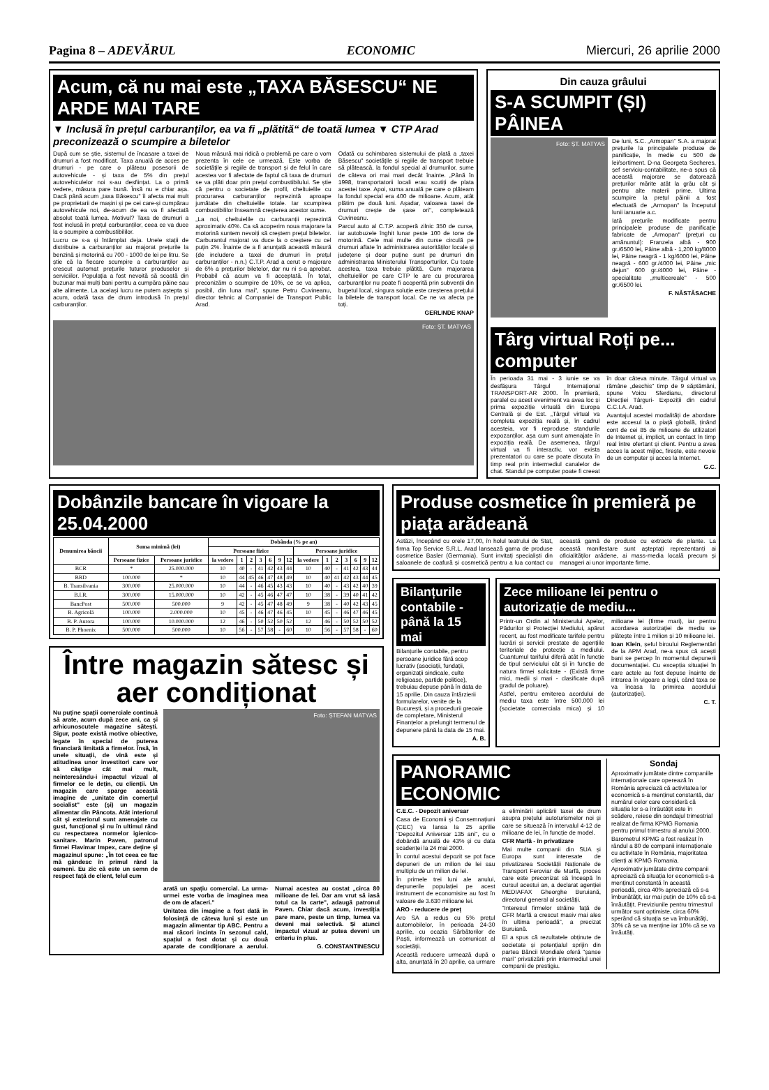Pagina 8 – ADEVĂRUL ECONOMIC Miercuri, 26 aprilie 2000
Acum, că nu mai este „TAXA BĂSESCU“ NE ARDE MAI TARE
▼ Inclusă în prețul carburanților, ea va fi „plătită“ de toată lumea ▼ CTP Arad preconizează o scumpire a biletelor
După cum se știe, sistemul de încasare a taxei de drumuri a fost modificat. Taxa anuală de acces pe drumuri - pe care o plăteau posesorii de autovehicule - și taxa de 5% din prețul autovehiculelor noi s-au desființat. La o primă vedere, măsura pare bună. Însă nu e chiar așa. Dacă până acum „taxa Băsescu" îi afecta mai mult pe proprietarii de mașini și pe cei care-și cumpărau autovehicule noi, de-acum de ea va fi afectată absolut toată lumea. Motivul? Taxa de drumuri a fost inclusă în prețul carburanților, ceea ce va duce la o scumpire a combustibililor.
Lucru ce s-a și întâmplat deja. Unele stații de distribuire a carburanților au majorat prețurile la benzină și motorină cu 700 - 1000 de lei pe litru. Se știe că la fiecare scumpire a carburanților au crescut automat prețurile tuturor produselor și serviciilor. Populația a fost nevoită să scoată din buzunar mai mulți bani pentru a cumpăra pâine sau alte alimente. La același lucru ne putem aștepta și acum, odată taxa de drum introdusă în prețul carburanților.
Noua măsură mai ridică o problemă pe care o vom prezenta în cele ce urmează. Este vorba de societățile și regiile de transport și de felul în care acestea vor fi afectate de faptul că taxa de drumuri se va plăti doar prin prețul combustibilului. Se știe că pentru o societate de profil, cheltuielile cu procurarea carburanților reprezintă aproape jumătate din cheltuielile totale. Iar scumpirea combustibililor înseamnă creșterea acestor sume.
„La noi, cheltuielile cu carburanții reprezintă aproximativ 40%. Ca să acoperim noua majorare la motorină suntem nevoiți să creștem prețul biletelor. Carburantul majorat va duce la o creștere cu cel puțin 2%. Înainte de a fi anunțată această măsură (de includere a taxei de drumuri în prețul carburanților - n.n.) C.T.P. Arad a cerut o majorare de 6% a prețurilor biletelor, dar nu ni s-a aprobat. Probabil că acum va fi acceptată. În total, preconizăm o scumpire de 10%, ce se va aplica, posibil, din luna mai", spune Petru Cuvineanu, director tehnic al Companiei de Transport Public Arad.
Odată cu schimbarea sistemului de plată a „taxei Băsescu" societățile și regiile de transport trebuie să plătească, la fondul special al drumurilor, sume de câteva ori mai mari decât înainte. „Până în 1998, transportatorii locali erau scutiți de plata acestei taxe. Apoi, suma anuală pe care o plăteam la fondul special era 400 de milioane. Acum, atât plătim pe două luni. Așadar, valoarea taxei de drumuri crește de șase ori", completează Cuvineanu.
Parcul auto al C.T.P. acoperă zilnic 350 de curse, iar autobuzele înghit lunar peste 100 de tone de motorină. Cele mai multe din curse circulă pe drumuri aflate în administrarea autorităților locale și județene și doar puține sunt pe drumuri din administrarea Ministerului Transporturilor. Cu toate acestea, taxa trebuie plătită. Cum majorarea cheltuielilor pe care CTP le are cu procurarea carburanților nu poate fi acoperită prin subvenții din bugetul local, singura soluție este creșterea prețului la biletele de transport local. Ce ne va afecta pe toți.
GERLINDE KNAP
Foto: ȘT. MATYAS
Din cauza grâului
S-A SCUMPIT (ȘI) PÂINEA
Foto: ȘT. MATYAS
De luni, S.C. „Armopan" S.A. a majorat prețurile la principalele produse de panificație, în medie cu 500 de lei/sortiment. D-na Georgeta Secheres, șef serviciu-contabilitate, ne-a spus că această majorare se datorează prețurilor mărite atât la grâu cât și pentru alte materii prime. Ultima scumpire la prețul pâinii a fost efectuată de „Armopan" la începutul lunii ianuarie a.c.
Iată prețurile modificate pentru principalele produse de panificație fabricate de „Armopan" (prețuri cu amănuntul): Franzela albă - 900 gr./6500 lei, Pâine albă - 1,200 kg/8000 lei, Pâine neagră - 1 kg/6000 lei, Pâine neagră - 600 gr./4000 lei, Pâine „mic dejun" 600 gr./4000 lei, Pâine - specialitate „multicereale" - 500 gr./6500 lei.
F. NĂSTĂSACHE
Târg virtual Roți pe... computer
În perioada 31 mai - 3 iunie se va desfășura Târgul Internațional TRANSPORT-AR 2000. În premieră, paralel cu acest eveniment va avea loc și prima expoziție virtuală din Europa Centrală și de Est. „Târgul virtual va completa expoziția reală și, în cadrul acesteia, vor fi reproduse standurile expozanților, așa cum sunt amenajate în expoziția reală. De asemenea, târgul virtual va fi interactiv, vor exista prezentatori cu care se poate discuta în timp real prin intermediul canalelor de chat. Standul pe computer poate fi creeat în doar câteva minute. Târgul virtual va rămâne „deschis" timp de 9 săptămâni, spune Voicu Sferdianu, directorul Direcției Târguri- Expoziții din cadrul C.C.I.A. Arad.
Avantajul acestei modalități de abordare este accesul la o piață globală, ținând cont de cei 85 de milioane de utilizatori de Internet și, implicit, un contact în timp real între ofertant și client. Pentru a avea acces la acest mijloc, firește, este nevoie de un computer și acces la Internet.
G.C.
Dobânzile bancare în vigoare la 25.04.2000
| Denumirea băncii | Suma minimă (lei) | | Dobânda (% pe an) | | | | | | | | | | | | | |
| --- | --- | --- | --- | --- | --- | --- | --- | --- | --- | --- | --- | --- | --- | --- | --- | --- |
| | | | Persoane fizice | | | | | | | Persoane juridice | | | | | | |
| | Persoane fizice | Persoane juridice | la vedere | 1 | 2 | 3 | 6 | 9 | 12 | la vedere | 1 | 2 | 3 | 6 | 9 | 12 |
| BCR | * | 25.000.000 | 10 | 40 | - | 41 | 42 | 43 | 44 | 10 | 40 | - | 41 | 42 | 43 | 44 |
| BRD | 100.000 | * | 10 | 44 | 45 | 46 | 47 | 48 | 49 | 10 | 40 | 41 | 42 | 43 | 44 | 45 |
| B. Transilvania | 300.000 | 25.000.000 | 10 | 44 | - | 46 | 45 | 43 | 43 | 10 | 40 | - | 43 | 42 | 40 | 39 |
| B.I.R. | 300.000 | 15.000.000 | 10 | 42 | - | 45 | 46 | 47 | 47 | 10 | 38 | - | 39 | 40 | 41 | 42 |
| BancPost | 500.000 | 500.000 | 9 | 42 | - | 45 | 47 | 48 | 49 | 9 | 38 | - | 40 | 42 | 43 | 45 |
| B. Agricolă | 100.000 | 2.000.000 | 10 | 45 | - | 46 | 47 | 46 | 45 | 10 | 45 | - | 46 | 47 | 46 | 45 |
| B. P. Aurora | 100.000 | 10.000.000 | 12 | 46 | - | 50 | 52 | 50 | 52 | 12 | 46 | - | 50 | 52 | 50 | 52 |
| B. P. Phoenix | 500.000 | 500.000 | 10 | 56 | - | 57 | 58 | - | 60 | 10 | 56 | - | 57 | 58 | - | 60 |
Între magazin sătesc și aer condiționat
Nu puține spații comerciale continuă să arate, acum după zece ani, ca și arhicunoscutele magazine sătești. Sigur, poate există motive obiective, legate în special de puterea financiară limitată a firmelor. Însă, în unele situații, de vină este și atitudinea unor investitori care vor să câștige cât mai mult, neinteresându-i impactul vizual al firmelor ce le dețin, cu clienții. Un magazin care sparge această imagine de „unitate din comerțul socialist" este (și) un magazin alimentar din Pâncota. Atât interiorul cât și exteriorul sunt amenajate cu gust, funcțional și nu în ultimul rând cu respectarea normelor igienico-sanitare. Marin Paven, patronul firmei Flavimar Impex, care deține și magazinul spune: „În tot ceea ce fac mă gândesc în primul rând la oameni. Eu zic că este un semn de respect față de client, felul cum
Foto: ȘTEFAN MATYAS
arată un spațiu comercial. La urma-urmei este vorba de imaginea mea de om de afaceri."
Unitatea din imagine a fost dată în folosință de câteva luni și este un magazin alimentar tip ABC. Pentru a mai răcori incinta în sezonul cald, spațiul a fost dotat și cu două aparate de condiționare a aerului. Numai acestea au costat „circa 80 milioane de lei. Dar am vrut să iasă totul ca la carte", adaugă patronul Paven. Chiar dacă acum, investiția pare mare, peste un timp, lumea va deveni mai selectivă. Și atunci impactul vizual ar putea deveni un criteriu în plus.
G. CONSTANTINESCU
Produse cosmetice în premieră pe piața arădeană
Astăzi, începând cu orele 17,00, în holul teatrului de Stat, firma Top Service S.R.L. Arad lansează gama de produse cosmetice Basler (Germania). Sunt invitați specialiști din saloanele de coafură și cosmetică pentru a lua contact cu această gamă de produse cu extracte de plante. La această manifestare sunt așteptați reprezentanți ai oficialităților arădene, ai mass-media locală precum și manageri ai unor importante firme.
Bilanțurile contabile - până la 15 mai
Bilanțurile contabile, pentru persoane juridice fără scop lucrativ (asociații, fundații, organizații sindicale, culte religioase, partide politice), trebuiau depuse până în data de 15 aprilie. Din cauza întârzierii formularelor, venite de la București, și a procedurii greoaie de completare, Ministerul Finanțelor a prelungit termenul de depunere până la data de 15 mai.
A. B.
Zece milioane lei pentru o autorizație de mediu...
Printr-un Ordin al Ministerului Apelor, Pădurilor și Protecției Mediului, apărut recent, au fost modificate tarifele pentru lucrări și servicii prestate de agențiile teritoriale de protecție a mediului. Cuantumul tarifului diferă atât în funcție de tipul serviciului cât și în funcție de natura firmei solicitate - (Există firme mici, medii și mari - clasificate după gradul de poluare).
Astfel, pentru emiterea acordului de mediu taxa este între 500.000 lei (societate comerciala mica) și 10 milioane lei (firme mari), iar pentru acordarea autorizației de mediu se plătește între 1 milion și 10 milioane lei.
Ioan Klein, șeful biroului Reglementări de la APM Arad, ne-a spus că acești bani se percep în momentul depunerii documentației. Cu excepția situației în care actele au fost depuse înainte de intrarea în vigoare a legii, când taxa se va încasa la primirea acordului (autorizației).
C. T.
PANORAMIC ECONOMIC
C.E.C. - Depozit aniversar
Casa de Economii și Consemnațiuni (CEC) va lansa la 25 aprilie "Depozitul Aniversar 135 ani", cu o dobândă anuală de 43% și cu data scadenței la 24 mai 2000.
În contul acestui depozit se pot face depuneri de un milion de lei sau multiplu de un milion de lei.
În primele trei luni ale anului, depunerile populației pe acest instrument de economisire au fost în valoare de 3.630 milioane lei.
ARO - reducere de preț
Aro SA a redus cu 5% prețul automobilelor, în perioada 24-30 aprilie, cu ocazia Sărbătorilor de Paști, informează un comunicat al societății.
Această reducere urmează după o alta, anunțată în 20 aprilie, ca urmare a eliminării aplicării taxei de drum asupra prețului autoturismelor noi și care se situează în intervalul 4-12 de milioane de lei, în funcție de model.
CFR Marfă - în privatizare
Mai multe companii din SUA și Europa sunt interesate de privatizarea Societății Naționale de Transport Feroviar de Marfă, proces care este preconizat să înceapă în cursul acestui an, a declarat agenției MEDIAFAX Gheorghe Buruiană, directorul general al societății.
"Interesul firmelor străine față de CFR Marfă a crescut masiv mai ales în ultima perioadă", a precizat Buruiană.
El a spus că rezultatele obținute de societate și potențialul sprijin din partea Băncii Mondiale oferă "șanse mari" privatizării prin intermediul unei companii de prestigiu.
Sondaj
Aproximativ jumătate dintre companiile internaționale care operează în România apreciază că activitatea lor economică s-a menținut constantă, dar numărul celor care consideră că situația lor s-a înrăutățit este în scădere, reiese din sondajul trimestrial realizat de firma KPMG Romania pentru primul trimestru al anului 2000.
Barometrul KPMG a fost realizat în rândul a 80 de companii internaționale cu activitate în România, majoritatea clienți ai KPMG Romania.
Aproximativ jumătate dintre companii apreciază că situația lor economică s-a menținut constantă în această perioadă, circa 40% apreciază că s-a îmbunătățit, iar mai puțin de 10% că s-a înrăutățit. Previziunile pentru trimestrul următor sunt optimiste, circa 60% sperând că situația se va îmbunătăți, 30% că se va menține iar 10% că se va înrăutăți.